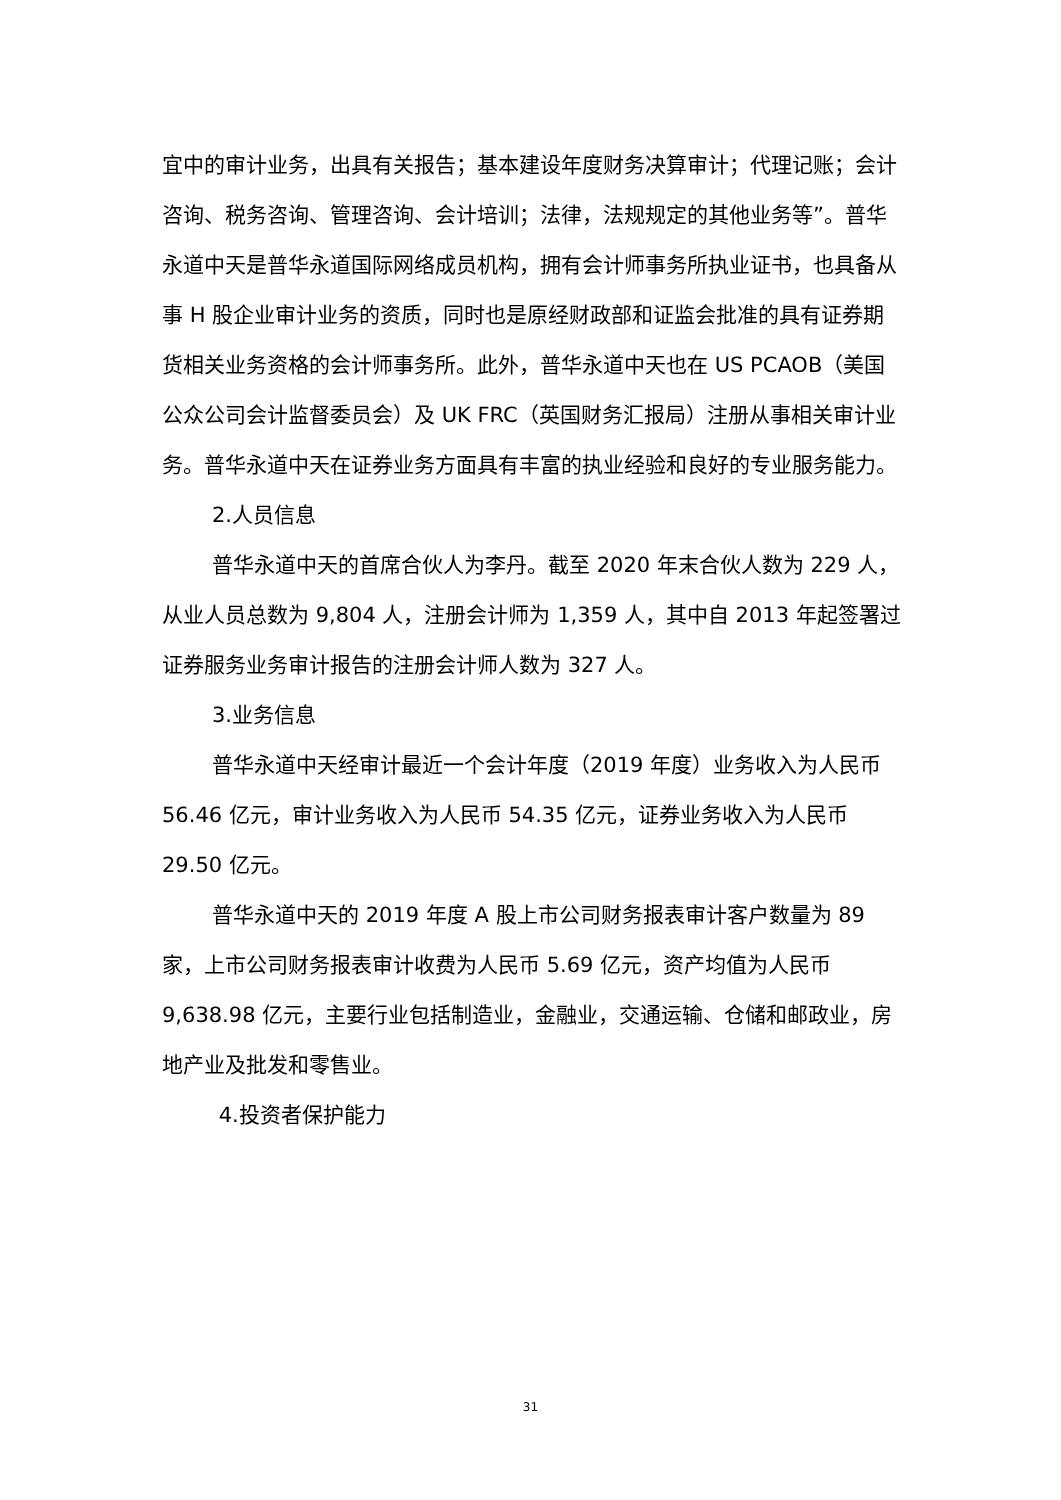宜中的审计业务，出具有关报告；基本建设年度财务决算审计；代理记账；会计咨询、税务咨询、管理咨询、会计培训；法律，法规规定的其他业务等”。普华永道中天是普华永道国际网络成员机构，拥有会计师事务所执业证书，也具备从事 H 股企业审计业务的资质，同时也是原经财政部和证监会批准的具有证券期货相关业务资格的会计师事务所。此外，普华永道中天也在 US PCAOB（美国公众公司会计监督委员会）及 UK FRC（英国财务汇报局）注册从事相关审计业务。普华永道中天在证券业务方面具有丰富的执业经验和良好的专业服务能力。
2.人员信息
普华永道中天的首席合伙人为李丹。截至 2020 年末合伙人数为 229 人，从业人员总数为 9,804 人，注册会计师为 1,359 人，其中自 2013 年起签署过证券服务业务审计报告的注册会计师人数为 327 人。
3.业务信息
普华永道中天经审计最近一个会计年度（2019 年度）业务收入为人民币 56.46 亿元，审计业务收入为人民币 54.35 亿元，证券业务收入为人民币 29.50 亿元。
普华永道中天的 2019 年度 A 股上市公司财务报表审计客户数量为 89 家，上市公司财务报表审计收费为人民币 5.69 亿元，资产均值为人民币 9,638.98 亿元，主要行业包括制造业，金融业，交通运输、仓储和邮政业，房地产业及批发和零售业。
4.投资者保护能力
31